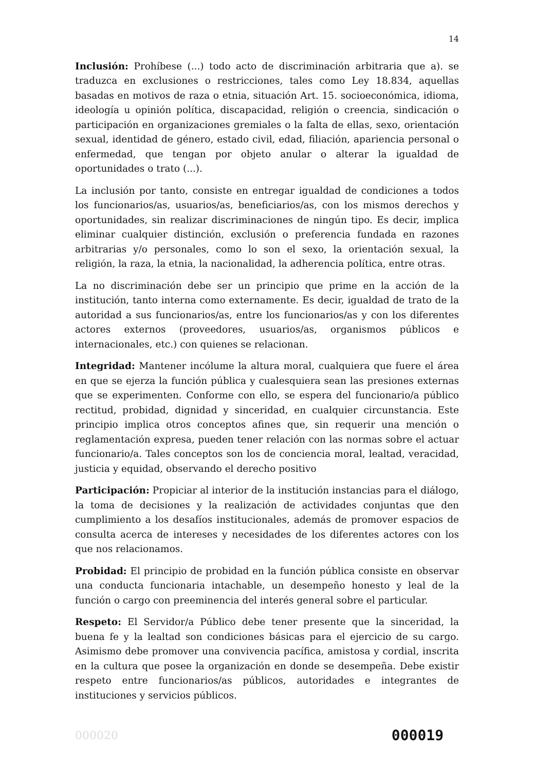14
Inclusión: Prohíbese (...) todo acto de discriminación arbitraria que a). se traduzca en exclusiones o restricciones, tales como Ley 18.834, aquellas basadas en motivos de raza o etnia, situación Art. 15. socioeconómica, idioma, ideología u opinión política, discapacidad, religión o creencia, sindicación o participación en organizaciones gremiales o la falta de ellas, sexo, orientación sexual, identidad de género, estado civil, edad, filiación, apariencia personal o enfermedad, que tengan por objeto anular o alterar la igualdad de oportunidades o trato (...).
La inclusión por tanto, consiste en entregar igualdad de condiciones a todos los funcionarios/as, usuarios/as, beneficiarios/as, con los mismos derechos y oportunidades, sin realizar discriminaciones de ningún tipo. Es decir, implica eliminar cualquier distinción, exclusión o preferencia fundada en razones arbitrarias y/o personales, como lo son el sexo, la orientación sexual, la religión, la raza, la etnia, la nacionalidad, la adherencia política, entre otras.
La no discriminación debe ser un principio que prime en la acción de la institución, tanto interna como externamente. Es decir, igualdad de trato de la autoridad a sus funcionarios/as, entre los funcionarios/as y con los diferentes actores externos (proveedores, usuarios/as, organismos públicos e internacionales, etc.) con quienes se relacionan.
Integridad: Mantener incólume la altura moral, cualquiera que fuere el área en que se ejerza la función pública y cualesquiera sean las presiones externas que se experimenten. Conforme con ello, se espera del funcionario/a público rectitud, probidad, dignidad y sinceridad, en cualquier circunstancia. Este principio implica otros conceptos afines que, sin requerir una mención o reglamentación expresa, pueden tener relación con las normas sobre el actuar funcionario/a. Tales conceptos son los de conciencia moral, lealtad, veracidad, justicia y equidad, observando el derecho positivo
Participación: Propiciar al interior de la institución instancias para el diálogo, la toma de decisiones y la realización de actividades conjuntas que den cumplimiento a los desafíos institucionales, además de promover espacios de consulta acerca de intereses y necesidades de los diferentes actores con los que nos relacionamos.
Probidad: El principio de probidad en la función pública consiste en observar una conducta funcionaria intachable, un desempeño honesto y leal de la función o cargo con preeminencia del interés general sobre el particular.
Respeto: El Servidor/a Público debe tener presente que la sinceridad, la buena fe y la lealtad son condiciones básicas para el ejercicio de su cargo. Asimismo debe promover una convivencia pacífica, amistosa y cordial, inscrita en la cultura que posee la organización en donde se desempeña. Debe existir respeto entre funcionarios/as públicos, autoridades e integrantes de instituciones y servicios públicos.
000020 000019